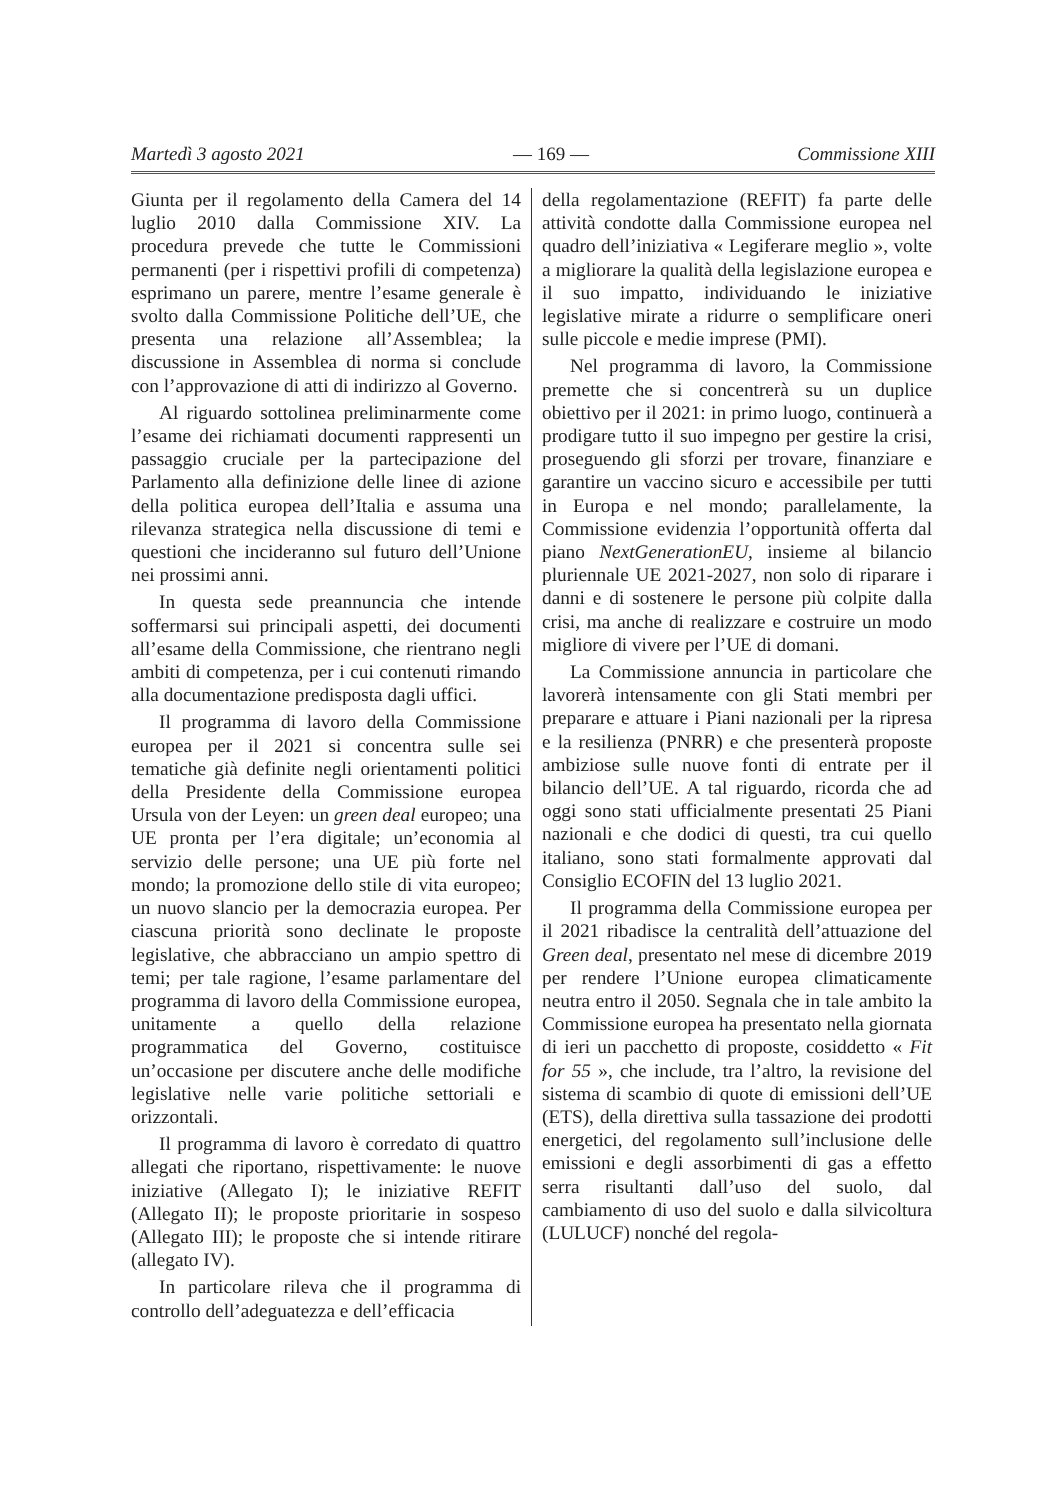Martedì 3 agosto 2021 — 169 — Commissione XIII
Giunta per il regolamento della Camera del 14 luglio 2010 dalla Commissione XIV. La procedura prevede che tutte le Commissioni permanenti (per i rispettivi profili di competenza) esprimano un parere, mentre l’esame generale è svolto dalla Commissione Politiche dell’UE, che presenta una relazione all’Assemblea; la discussione in Assemblea di norma si conclude con l’approvazione di atti di indirizzo al Governo.
Al riguardo sottolinea preliminarmente come l’esame dei richiamati documenti rappresenti un passaggio cruciale per la partecipazione del Parlamento alla definizione delle linee di azione della politica europea dell’Italia e assuma una rilevanza strategica nella discussione di temi e questioni che incideranno sul futuro dell’Unione nei prossimi anni.
In questa sede preannuncia che intende soffermarsi sui principali aspetti, dei documenti all’esame della Commissione, che rientrano negli ambiti di competenza, per i cui contenuti rimando alla documentazione predisposta dagli uffici.
Il programma di lavoro della Commissione europea per il 2021 si concentra sulle sei tematiche già definite negli orientamenti politici della Presidente della Commissione europea Ursula von der Leyen: un green deal europeo; una UE pronta per l’era digitale; un’economia al servizio delle persone; una UE più forte nel mondo; la promozione dello stile di vita europeo; un nuovo slancio per la democrazia europea. Per ciascuna priorità sono declinate le proposte legislative, che abbracciano un ampio spettro di temi; per tale ragione, l’esame parlamentare del programma di lavoro della Commissione europea, unitamente a quello della relazione programmatica del Governo, costituisce un’occasione per discutere anche delle modifiche legislative nelle varie politiche settoriali e orizzontali.
Il programma di lavoro è corredato di quattro allegati che riportano, rispettivamente: le nuove iniziative (Allegato I); le iniziative REFIT (Allegato II); le proposte prioritarie in sospeso (Allegato III); le proposte che si intende ritirare (allegato IV).
In particolare rileva che il programma di controllo dell’adeguatezza e dell’efficacia
della regolamentazione (REFIT) fa parte delle attività condotte dalla Commissione europea nel quadro dell’iniziativa « Legiferare meglio », volte a migliorare la qualità della legislazione europea e il suo impatto, individuando le iniziative legislative mirate a ridurre o semplificare oneri sulle piccole e medie imprese (PMI).
Nel programma di lavoro, la Commissione premette che si concentrerà su un duplice obiettivo per il 2021: in primo luogo, continuerà a prodigare tutto il suo impegno per gestire la crisi, proseguendo gli sforzi per trovare, finanziare e garantire un vaccino sicuro e accessibile per tutti in Europa e nel mondo; parallelamente, la Commissione evidenzia l’opportunità offerta dal piano NextGenerationEU, insieme al bilancio pluriennale UE 2021-2027, non solo di riparare i danni e di sostenere le persone più colpite dalla crisi, ma anche di realizzare e costruire un modo migliore di vivere per l’UE di domani.
La Commissione annuncia in particolare che lavorerà intensamente con gli Stati membri per preparare e attuare i Piani nazionali per la ripresa e la resilienza (PNRR) e che presenterà proposte ambiziose sulle nuove fonti di entrate per il bilancio dell’UE. A tal riguardo, ricorda che ad oggi sono stati ufficialmente presentati 25 Piani nazionali e che dodici di questi, tra cui quello italiano, sono stati formalmente approvati dal Consiglio ECOFIN del 13 luglio 2021.
Il programma della Commissione europea per il 2021 ribadisce la centralità dell’attuazione del Green deal, presentato nel mese di dicembre 2019 per rendere l’Unione europea climaticamente neutra entro il 2050. Segnala che in tale ambito la Commissione europea ha presentato nella giornata di ieri un pacchetto di proposte, cosiddetto « Fit for 55 », che include, tra l’altro, la revisione del sistema di scambio di quote di emissioni dell’UE (ETS), della direttiva sulla tassazione dei prodotti energetici, del regolamento sull’inclusione delle emissioni e degli assorbimenti di gas a effetto serra risultanti dall’uso del suolo, dal cambiamento di uso del suolo e dalla silvicoltura (LULUCF) nonché del regola-